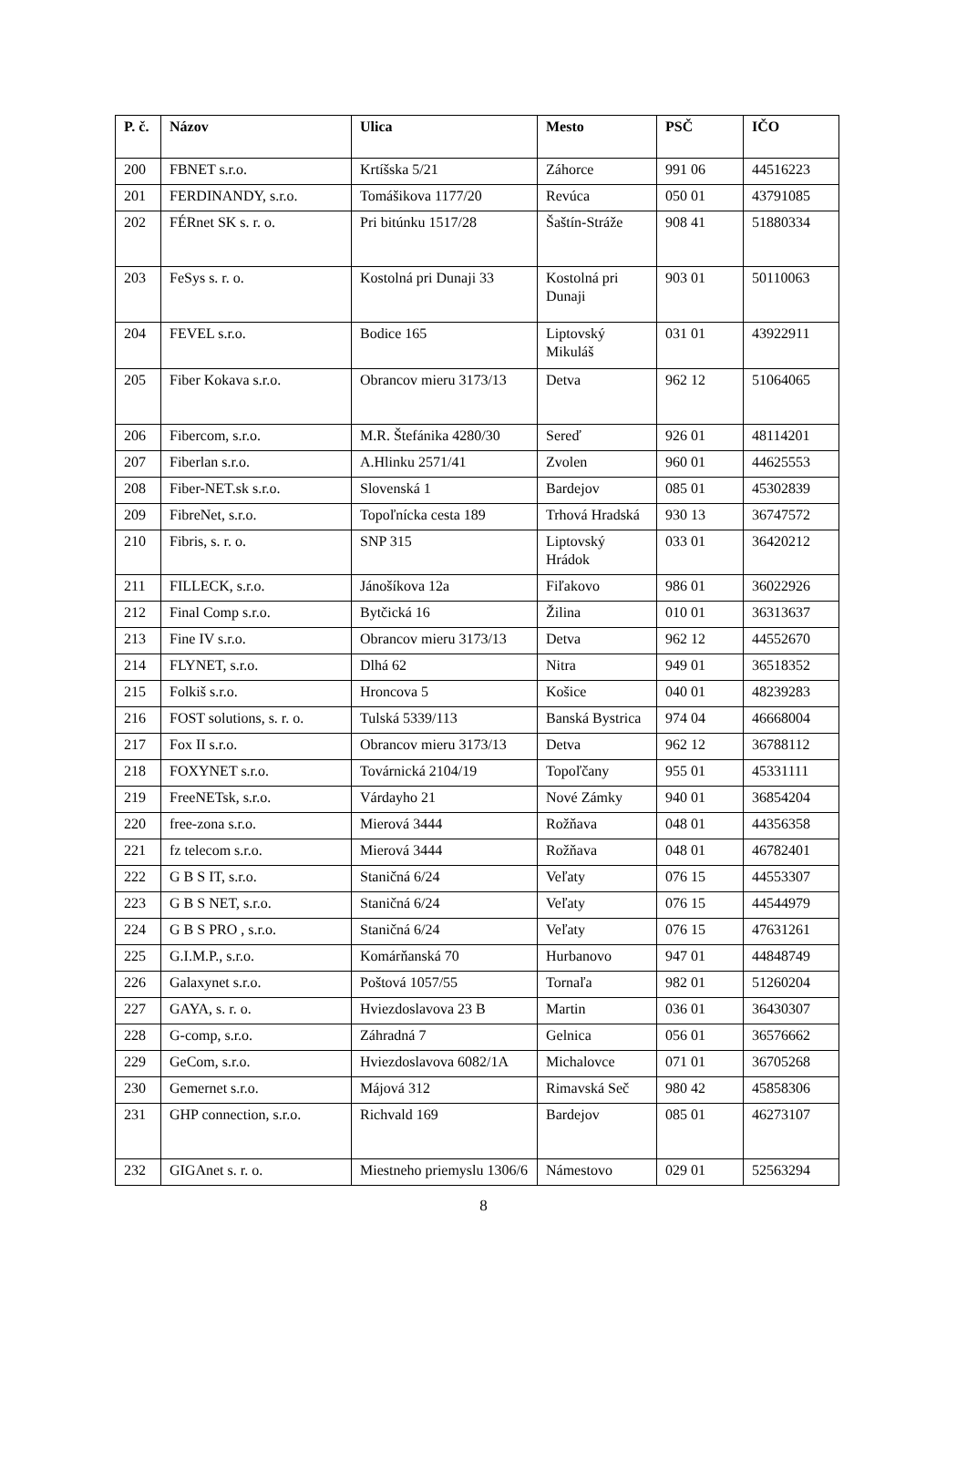| P. č. | Názov | Ulica | Mesto | PSČ | IČO |
| --- | --- | --- | --- | --- | --- |
| 200 | FBNET s.r.o. | Krtíšska 5/21 | Záhorce | 991 06 | 44516223 |
| 201 | FERDINANDY, s.r.o. | Tomášikova 1177/20 | Revúca | 050 01 | 43791085 |
| 202 | FÉRnet SK s. r. o. | Pri bitúnku 1517/28 | Šaštín-Stráže | 908 41 | 51880334 |
| 203 | FeSys s. r. o. | Kostolná pri Dunaji 33 | Kostolná pri Dunaji | 903 01 | 50110063 |
| 204 | FEVEL s.r.o. | Bodice 165 | Liptovský Mikuláš | 031 01 | 43922911 |
| 205 | Fiber Kokava s.r.o. | Obrancov mieru 3173/13 | Detva | 962 12 | 51064065 |
| 206 | Fibercom, s.r.o. | M.R. Štefánika 4280/30 | Sereď | 926 01 | 48114201 |
| 207 | Fiberlan s.r.o. | A.Hlinku 2571/41 | Zvolen | 960 01 | 44625553 |
| 208 | Fiber-NET.sk s.r.o. | Slovenská 1 | Bardejov | 085 01 | 45302839 |
| 209 | FibreNet, s.r.o. | Topoľnícka cesta 189 | Trhová Hradská | 930 13 | 36747572 |
| 210 | Fibris, s. r. o. | SNP 315 | Liptovský Hrádok | 033 01 | 36420212 |
| 211 | FILLECK, s.r.o. | Jánošíkova 12a | Fiľakovo | 986 01 | 36022926 |
| 212 | Final Comp s.r.o. | Bytčická 16 | Žilina | 010 01 | 36313637 |
| 213 | Fine IV s.r.o. | Obrancov mieru 3173/13 | Detva | 962 12 | 44552670 |
| 214 | FLYNET, s.r.o. | Dlhá 62 | Nitra | 949 01 | 36518352 |
| 215 | Folkiš s.r.o. | Hroncova 5 | Košice | 040 01 | 48239283 |
| 216 | FOST solutions, s. r. o. | Tulská 5339/113 | Banská Bystrica | 974 04 | 46668004 |
| 217 | Fox II s.r.o. | Obrancov mieru 3173/13 | Detva | 962 12 | 36788112 |
| 218 | FOXYNET s.r.o. | Továrnická 2104/19 | Topoľčany | 955 01 | 45331111 |
| 219 | FreeNETsk, s.r.o. | Várdayho 21 | Nové Zámky | 940 01 | 36854204 |
| 220 | free-zona s.r.o. | Mierová 3444 | Rožňava | 048 01 | 44356358 |
| 221 | fz telecom s.r.o. | Mierová 3444 | Rožňava | 048 01 | 46782401 |
| 222 | G B S IT, s.r.o. | Staničná 6/24 | Veľaty | 076 15 | 44553307 |
| 223 | G B S NET, s.r.o. | Staničná 6/24 | Veľaty | 076 15 | 44544979 |
| 224 | G B S PRO , s.r.o. | Staničná 6/24 | Veľaty | 076 15 | 47631261 |
| 225 | G.I.M.P., s.r.o. | Komárňanská 70 | Hurbanovo | 947 01 | 44848749 |
| 226 | Galaxynet s.r.o. | Poštová 1057/55 | Tornaľa | 982 01 | 51260204 |
| 227 | GAYA, s. r. o. | Hviezdoslavova 23 B | Martin | 036 01 | 36430307 |
| 228 | G-comp, s.r.o. | Záhradná 7 | Gelnica | 056 01 | 36576662 |
| 229 | GeCom, s.r.o. | Hviezdoslavova 6082/1A | Michalovce | 071 01 | 36705268 |
| 230 | Gemernet s.r.o. | Májová 312 | Rimavská Seč | 980 42 | 45858306 |
| 231 | GHP connection, s.r.o. | Richvald 169 | Bardejov | 085 01 | 46273107 |
| 232 | GIGAnet s. r. o. | Miestneho priemyslu 1306/6 | Námestovo | 029 01 | 52563294 |
8